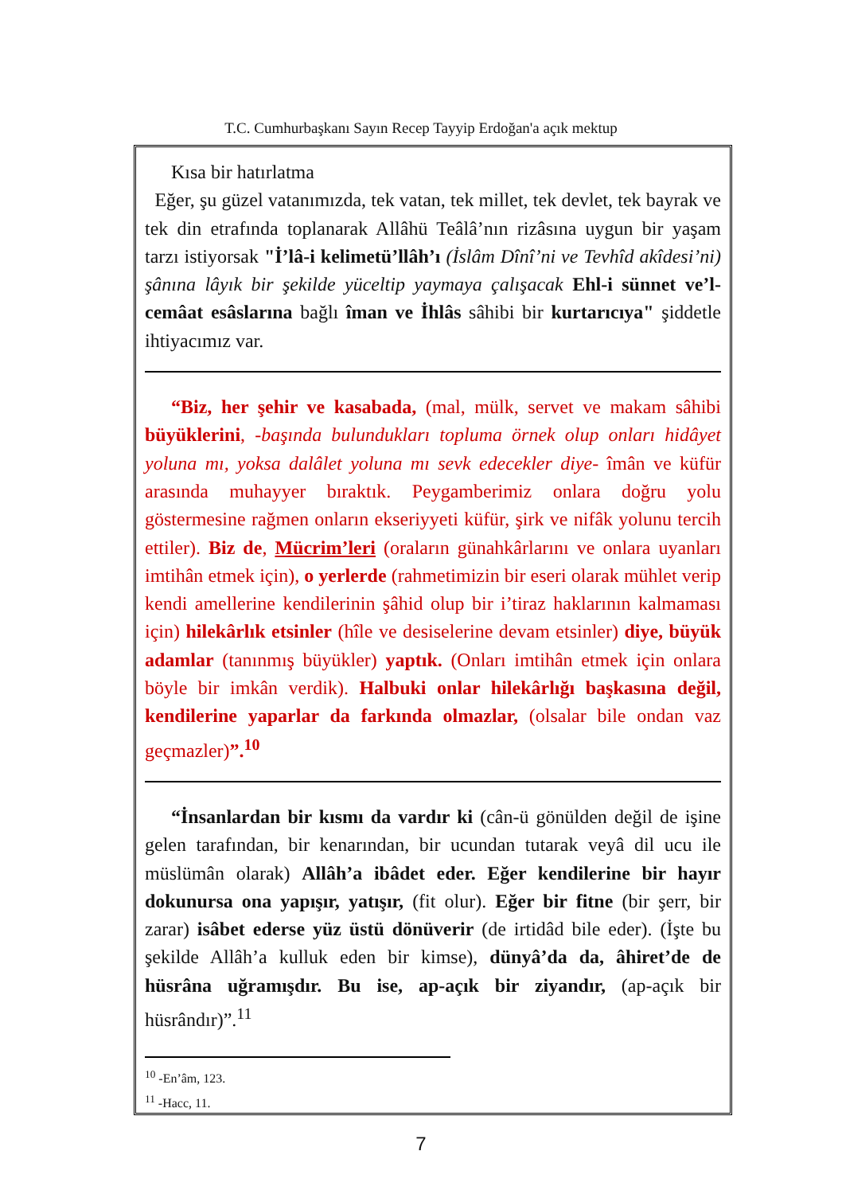T.C. Cumhurbaşkanı Sayın Recep Tayyip Erdoğan'a açık mektup
Kısa bir hatırlatma
Eğer, şu güzel vatanımızda, tek vatan, tek millet, tek devlet, tek bayrak ve tek din etrafında toplanarak Allâhü Teâlâ’nın rizâsına uygun bir yaşam tarzı istiyorsak "İ’lâ-i kelimetü’llâh’ı (İslâm Dînî’ni ve Tevhîd akîdesi’ni) şânına lâyık bir şekilde yüceltip yaymaya çalışacak Ehl-i sünnet ve’l-cemâat esâslarına bağlı îman ve İhlâs sâhibi bir kurtarıcıya" şiddetle ihtiyacımız var.
“Biz, her şehir ve kasabada, (mal, mülk, servet ve makam sâhibi büyüklerini, -başında bulundukları topluma örnek olup onları hidâyet yoluna mı, yoksa dalâlet yoluna mı sevk edecekler diye- îmân ve küfür arasında muhayyer bıraktık. Peygamberimiz onlara doğru yolu göstermesine rağmen onların ekseriyyeti küfür, şirk ve nifâk yolunu tercih ettiler). Biz de, Mücrim’leri (oraların günahkârlarını ve onlara uyanları imtihân etmek için), o yerlerde (rahmetimizin bir eseri olarak mühlet verip kendi amellerine kendilerinin şâhid olup bir i’tiraz haklarının kalmaması için) hilekârlık etsinler (hîle ve desiselerine devam etsinler) diye, büyük adamlar (tanınmış büyükler) yaptık. (Onları imtihân etmek için onlara böyle bir imkân verdik). Halbuki onlar hilekârlığı başkasına değil, kendilerine yaparlar da farkında olmazlar, (olsalar bile ondan vaz geçmazler)”.<sup>10</sup>
“İnsanlardan bir kısmı da vardır ki (cân-ü gönülden değil de işine gelen tarafından, bir kenarından, bir ucundan tutarak veyâ dil ucu ile müslümân olarak) Allâh’a ibâdet eder. Eğer kendilerine bir hayır dokunursa ona yapışır, yatışır, (fit olur). Eğer bir fitne (bir şerr, bir zarar) isâbet ederse yüz üstü dönüverir (de irtidâd bile eder). (İşte bu şekilde Allâh’a kulluk eden bir kimse), dünyâ’da da, âhiret’de de hüsrâna uğramışdır. Bu ise, ap-açık bir ziyandır, (ap-açık bir hüsrândır)”.<sup>11</sup>
<sup>10</sup> -En’âm, 123.
<sup>11</sup> -Hacc, 11.
7